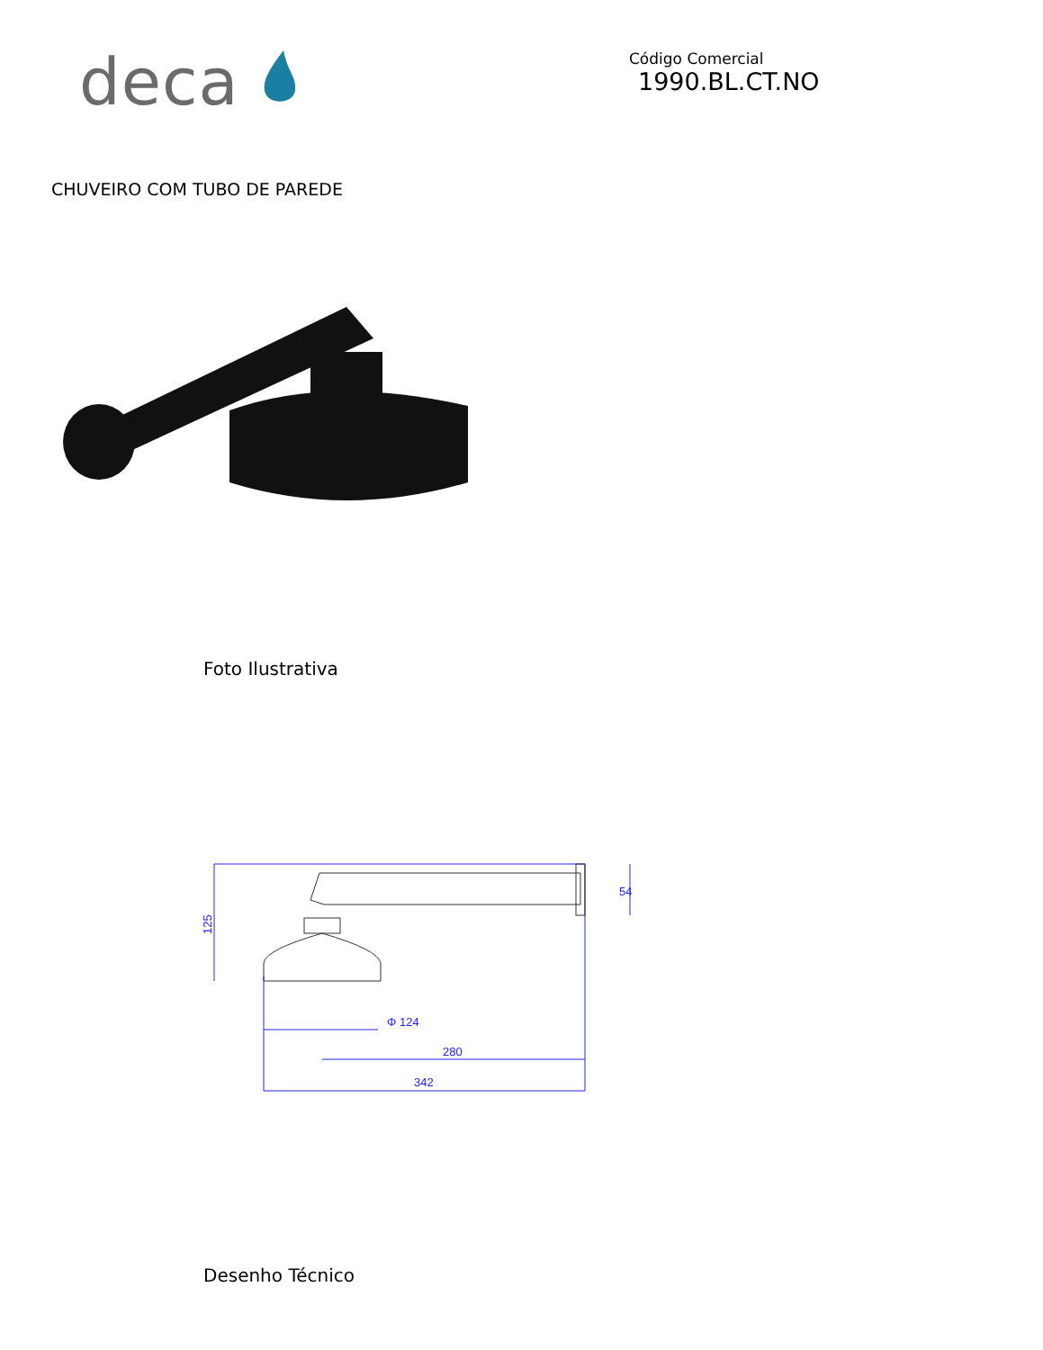deca
Código Comercial
1990.BL.CT.NO
CHUVEIRO COM TUBO DE PAREDE
Foto Ilustrativa
125
54
Φ 124
280
342
Desenho Técnico